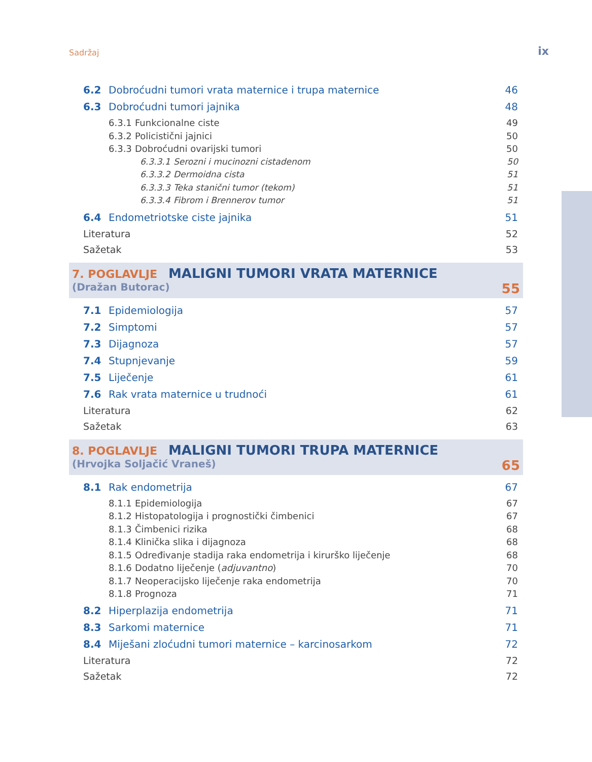Sadržaj ix
6.2 Dobroćudni tumori vrata maternice i trupa maternice 46
6.3 Dobroćudni tumori jajnika 48
6.3.1 Funkcionalne ciste 49
6.3.2 Policistični jajnici 50
6.3.3 Dobroćudni ovarijski tumori 50
6.3.3.1 Serozni i mucinozni cistadenom 50
6.3.3.2 Dermoidna cista 51
6.3.3.3 Teka stanični tumor (tekom) 51
6.3.3.4 Fibrom i Brennerov tumor 51
6.4 Endometriotske ciste jajnika 51
Literatura 52
Sažetak 53
7. POGLAVLJE MALIGNI TUMORI VRATA MATERNICE
(Dražan Butorac) 55
7.1 Epidemiologija 57
7.2 Simptomi 57
7.3 Dijagnoza 57
7.4 Stupnjevanje 59
7.5 Liječenje 61
7.6 Rak vrata maternice u trudnoći 61
Literatura 62
Sažetak 63
8. POGLAVLJE MALIGNI TUMORI TRUPA MATERNICE
(Hrvojka Soljačić Vraneš) 65
8.1 Rak endometrija 67
8.1.1 Epidemiologija 67
8.1.2 Histopatologija i prognostički čimbenici 67
8.1.3 Čimbenici rizika 68
8.1.4 Klinička slika i dijagnoza 68
8.1.5 Određivanje stadija raka endometrija i kirurško liječenje 68
8.1.6 Dodatno liječenje (adjuvantno) 70
8.1.7 Neoperacijsko liječenje raka endometrija 70
8.1.8 Prognoza 71
8.2 Hiperplazija endometrija 71
8.3 Sarkomi maternice 71
8.4 Miješani zloćudni tumori maternice – karcinosarkom 72
Literatura 72
Sažetak 72